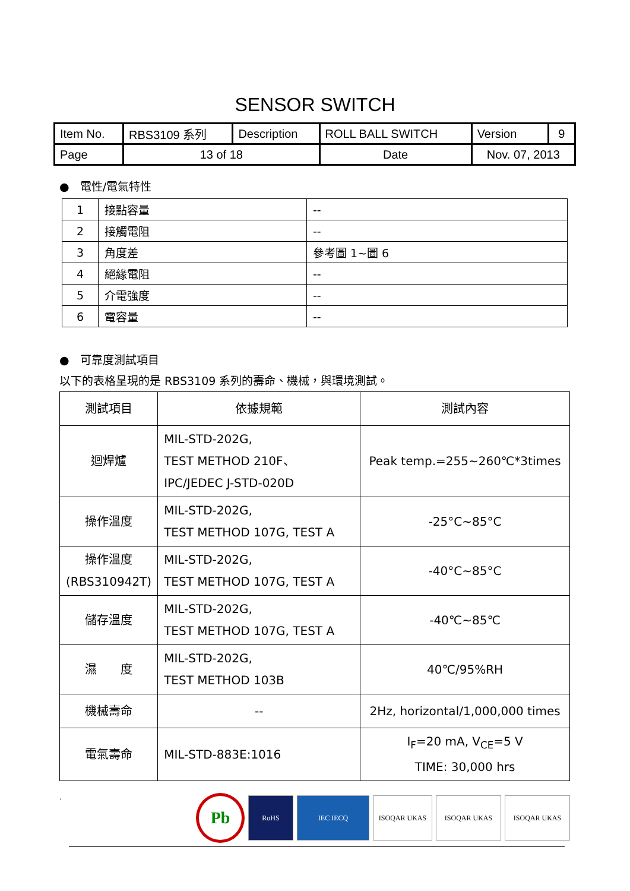SENSOR SWITCH
| Item No. | RBS3109 系列 | Description | ROLL BALL SWITCH | Version | 9 |
| Page | 13 of 18 | | Date | Nov. 07, 2013 | |
● 電性/電氣特性
| 1 | 接點容量 | -- |
| 2 | 接觸電阻 | -- |
| 3 | 角度差 | 參考圖 1~圖 6 |
| 4 | 絕緣電阻 | -- |
| 5 | 介電強度 | -- |
| 6 | 電容量 | -- |
● 可靠度測試項目
以下的表格呈現的是 RBS3109 系列的壽命、機械，與環境測試。
| 測試項目 | 依據規範 | 測試內容 |
| 迴焊爐 | MIL-STD-202G, TEST METHOD 210F、 IPC/JEDEC J-STD-020D | Peak temp.=255~260℃*3times |
| 操作溫度 | MIL-STD-202G, TEST METHOD 107G, TEST A | -25°C~85°C |
| 操作溫度 (RBS310942T) | MIL-STD-202G, TEST METHOD 107G, TEST A | -40°C~85°C |
| 儲存溫度 | MIL-STD-202G, TEST METHOD 107G, TEST A | -40℃~85℃ |
| 濕 度 | MIL-STD-202G, TEST METHOD 103B | 40℃/95%RH |
| 機械壽命 | -- | 2Hz, horizontal/1,000,000 times |
| 電氣壽命 | MIL-STD-883E:1016 | I<sub>F</sub>=20 mA, V<sub>CE</sub>=5 V TIME: 30,000 hrs |
.
Pb
RoHS IEC IECQ ISOQAR UKAS ISOQAR UKAS ISOQAR UKAS